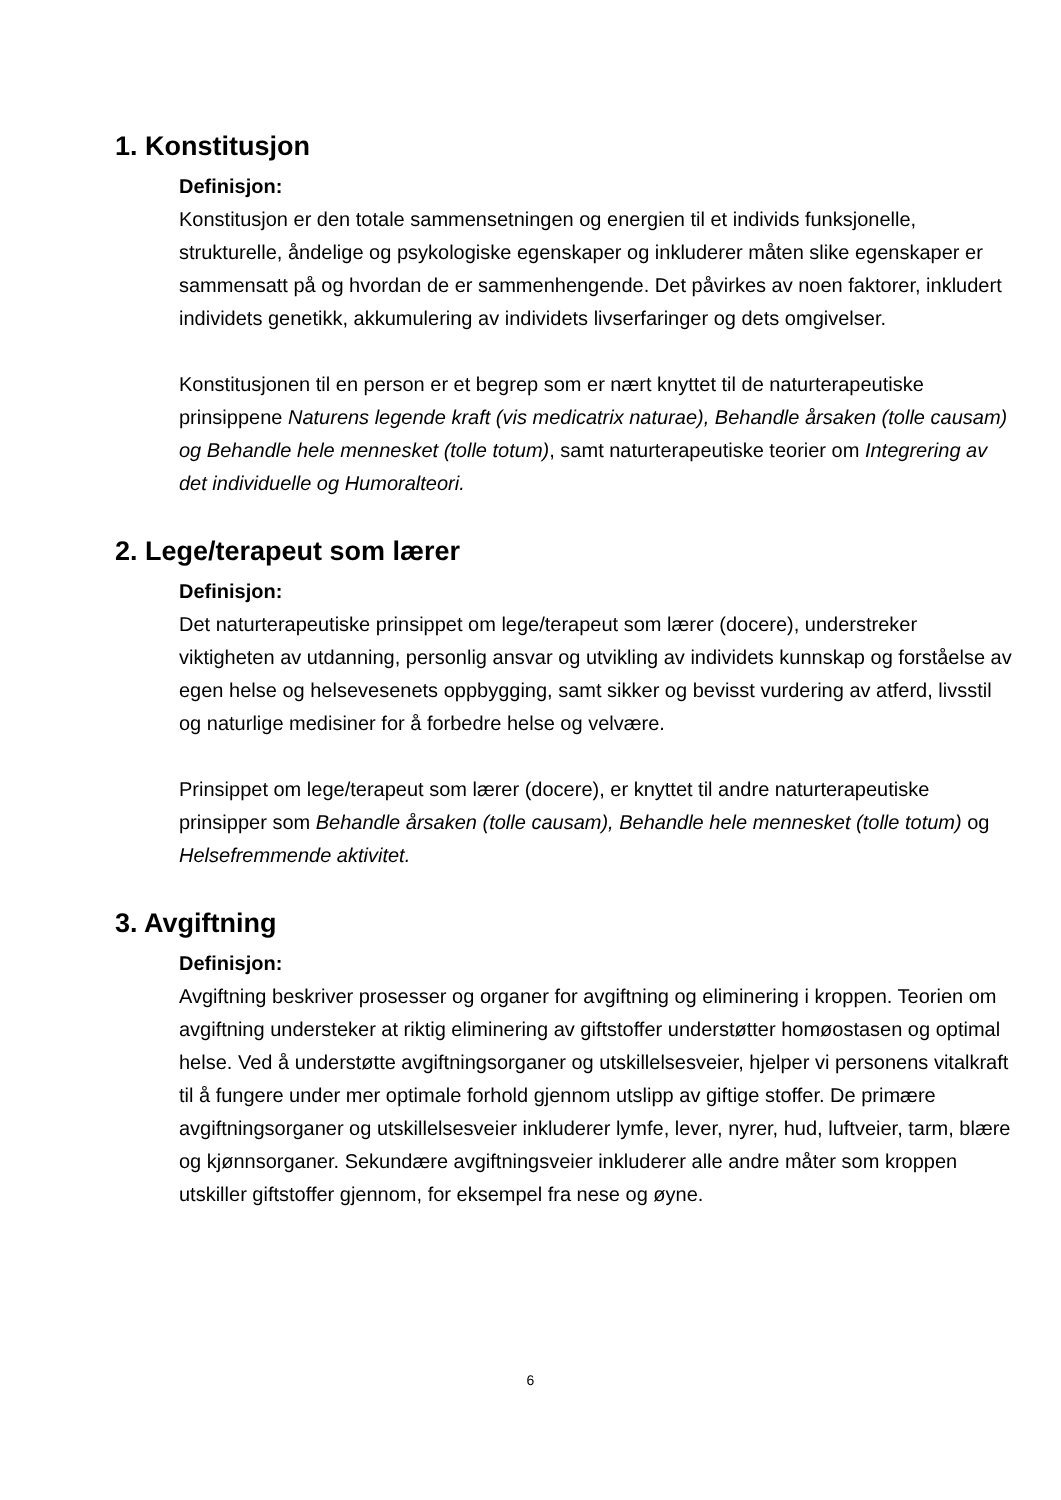1. Konstitusjon
Definisjon:
Konstitusjon er den totale sammensetningen og energien til et individs funksjonelle, strukturelle, åndelige og psykologiske egenskaper og inkluderer måten slike egenskaper er sammensatt på og hvordan de er sammenhengende. Det påvirkes av noen faktorer, inkludert individets genetikk, akkumulering av individets livserfaringer og dets omgivelser.
Konstitusjonen til en person er et begrep som er nært knyttet til de naturterapeutiske prinsippene Naturens legende kraft (vis medicatrix naturae), Behandle årsaken (tolle causam) og Behandle hele mennesket (tolle totum), samt naturterapeutiske teorier om Integrering av det individuelle og Humoralteori.
2. Lege/terapeut som lærer
Definisjon:
Det naturterapeutiske prinsippet om lege/terapeut som lærer (docere), understreker viktigheten av utdanning, personlig ansvar og utvikling av individets kunnskap og forståelse av egen helse og helsevesenets oppbygging, samt sikker og bevisst vurdering av atferd, livsstil og naturlige medisiner for å forbedre helse og velvære.
Prinsippet om lege/terapeut som lærer (docere), er knyttet til andre naturterapeutiske prinsipper som Behandle årsaken (tolle causam), Behandle hele mennesket (tolle totum) og Helsefremmende aktivitet.
3. Avgiftning
Definisjon:
Avgiftning beskriver prosesser og organer for avgiftning og eliminering i kroppen. Teorien om avgiftning understeker at riktig eliminering av giftstoffer understøtter homøostasen og optimal helse. Ved å understøtte avgiftningsorganer og utskillelsesveier, hjelper vi personens vitalkraft til å fungere under mer optimale forhold gjennom utslipp av giftige stoffer. De primære avgiftningsorganer og utskillelsesveier inkluderer lymfe, lever, nyrer, hud, luftveier, tarm, blære og kjønnsorganer. Sekundære avgiftningsveier inkluderer alle andre måter som kroppen utskiller giftstoffer gjennom, for eksempel fra nese og øyne.
6